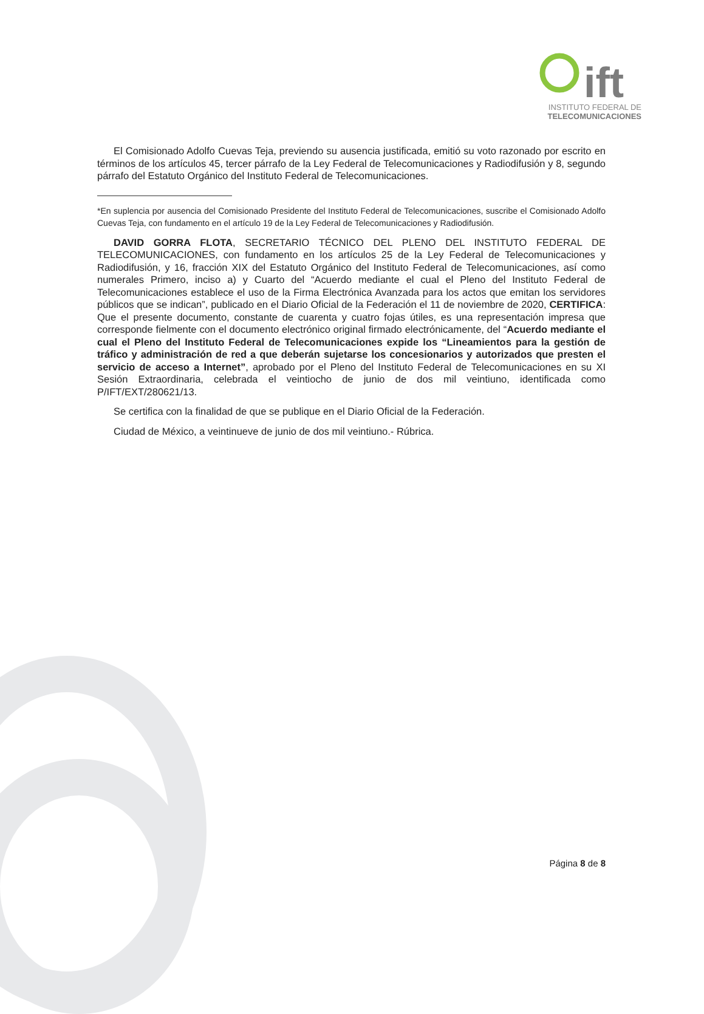ift
INSTITUTO FEDERAL DE
TELECOMUNICACIONES
El Comisionado Adolfo Cuevas Teja, previendo su ausencia justificada, emitió su voto razonado por escrito en términos de los artículos 45, tercer párrafo de la Ley Federal de Telecomunicaciones y Radiodifusión y 8, segundo párrafo del Estatuto Orgánico del Instituto Federal de Telecomunicaciones.
*En suplencia por ausencia del Comisionado Presidente del Instituto Federal de Telecomunicaciones, suscribe el Comisionado Adolfo Cuevas Teja, con fundamento en el artículo 19 de la Ley Federal de Telecomunicaciones y Radiodifusión.
DAVID GORRA FLOTA, SECRETARIO TÉCNICO DEL PLENO DEL INSTITUTO FEDERAL DE TELECOMUNICACIONES, con fundamento en los artículos 25 de la Ley Federal de Telecomunicaciones y Radiodifusión, y 16, fracción XIX del Estatuto Orgánico del Instituto Federal de Telecomunicaciones, así como numerales Primero, inciso a) y Cuarto del “Acuerdo mediante el cual el Pleno del Instituto Federal de Telecomunicaciones establece el uso de la Firma Electrónica Avanzada para los actos que emitan los servidores públicos que se indican”, publicado en el Diario Oficial de la Federación el 11 de noviembre de 2020, CERTIFICA: Que el presente documento, constante de cuarenta y cuatro fojas útiles, es una representación impresa que corresponde fielmente con el documento electrónico original firmado electrónicamente, del “Acuerdo mediante el cual el Pleno del Instituto Federal de Telecomunicaciones expide los “Lineamientos para la gestión de tráfico y administración de red a que deberán sujetarse los concesionarios y autorizados que presten el servicio de acceso a Internet”, aprobado por el Pleno del Instituto Federal de Telecomunicaciones en su XI Sesión Extraordinaria, celebrada el veintiocho de junio de dos mil veintiuno, identificada como P/IFT/EXT/280621/13.
Se certifica con la finalidad de que se publique en el Diario Oficial de la Federación.
Ciudad de México, a veintinueve de junio de dos mil veintiuno.- Rúbrica.
Página 8 de 8